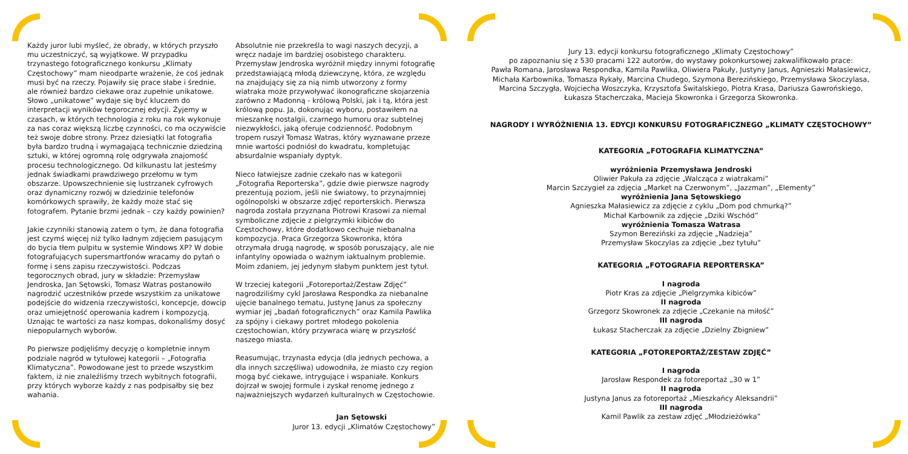Każdy juror lubi myśleć, że obrady, w których przyszło mu uczestniczyć, są wyjątkowe. W przypadku trzynastego fotograficznego konkursu „Klimaty Częstochowy” mam nieodparte wrażenie, że coś jednak musi być na rzeczy. Pojawiły się prace słabe i średnie, ale również bardzo ciekawe oraz zupełnie unikatowe. Słowo „unikatowe” wydaje się być kluczem do interpretacji wyników tegorocznej edycji. Żyjemy w czasach, w których technologia z roku na rok wykonuje za nas coraz większą liczbę czynności, co ma oczywiście też swoje dobre strony. Przez dziesiątki lat fotografia była bardzo trudną i wymagającą technicznie dziedziną sztuki, w której ogromną rolę odgrywała znajomość procesu technologicznego. Od kilkunastu lat jesteśmy jednak świadkami prawdziwego przełomu w tym obszarze. Upowszechnienie się lustrzanek cyfrowych oraz dynamiczny rozwój w dziedzinie telefonów komórkowych sprawiły, że każdy może stać się fotografem. Pytanie brzmi jednak – czy każdy powinien?
Jakie czynniki stanowią zatem o tym, że dana fotografia jest czymś więcej niż tylko ładnym zdjęciem pasującym do bycia tłem pulpitu w systemie Windows XP? W dobie fotografujących supersmartfonów wracamy do pytań o formę i sens zapisu rzeczywistości. Podczas tegorocznych obrad, jury w składzie: Przemysław Jendroska, Jan Sętowski, Tomasz Watras postanowiło nagrodzić uczestników przede wszystkim za unikatowe podejście do widzenia rzeczywistości, koncepcje, dowcip oraz umiejętność operowania kadrem i kompozycją. Uznając te wartości za nasz kompas, dokonaliśmy dosyć niepopularnych wyborów.
Po pierwsze podjęliśmy decyzję o kompletnie innym podziale nagród w tytułowej kategorii – „Fotografia Klimatyczna”. Powodowane jest to przede wszystkim faktem, iż nie znaleźliśmy trzech wybitnych fotografii, przy których wyborze każdy z nas podpisałby się bez wahania.
Absolutnie nie przekreśla to wagi naszych decyzji, a wręcz nadaje im bardziej osobistego charakteru. Przemysław Jendroska wyróżnił między innymi fotografię przedstawiającą młodą dziewczynę, która, ze względu na znajdujący się za nią nimb utworzony z formy wiatraka może przywoływać ikonograficzne skojarzenia zarówno z Madonną - królową Polski, jak i tą, która jest królową popu. Ja, dokonując wyboru, postawiłem na mieszankę nostalgii, czarnego humoru oraz subtelnej niezwykłości, jaką oferuje codzienność. Podobnym tropem ruszył Tomasz Watras, który wyznawane przeze mnie wartości podniósł do kwadratu, kompletując absurdalnie wspaniały dyptyk.
Nieco łatwiejsze zadnie czekało nas w kategorii „Fotografia Reporterska”, gdzie dwie pierwsze nagrody prezentują poziom, jeśli nie światowy, to przynajmniej ogólnopolski w obszarze zdjęć reporterskich. Pierwsza nagroda została przyznana Piotrowi Krasowi za niemal symboliczne zdjęcie z pielgrzymki kibiców do Częstochowy, które dodatkowo cechuje niebanalna kompozycja. Praca Grzegorza Skowronka, która otrzymała drugą nagrodę, w sposób poruszający, ale nie infantylny opowiada o ważnym iaktualnym problemie. Moim zdaniem, jej jedynym słabym punktem jest tytuł.
W trzeciej kategorii „Fotoreportaż/Zestaw Zdjęć” nagrodziliśmy cykl Jarosława Respondka za niebanalne ujęcie banalnego tematu, Justynę Janus za społeczny wymiar jej „badań fotograficznych” oraz Kamila Pawlika za spójny i ciekawy portret młodego pokolenia częstochowian, który przywraca wiarę w przyszłość naszego miasta.
Reasumując, trzynasta edycja (dla jednych pechowa, a dla innych szczęśliwa) udowodniła, że miasto czy region mogą być ciekawe, intrygujące i wspaniałe. Konkurs dojrzał w swojej formule i zyskał renomę jednego z najważniejszych wydarzeń kulturalnych w Częstochowie.
Jan Sętowski
Juror 13. edycji „Klimatów Częstochowy”
Jury 13. edycji konkursu fotograficznego „Klimaty Częstochowy”
po zapoznaniu się z 530 pracami 122 autorów, do wystawy pokonkursowej zakwalifikowało prace:
Pawła Romana, Jarosława Respondka, Kamila Pawlika, Oliwiera Pakuły, Justyny Janus, Agnieszki Małasiewicz,
Michała Karbownika, Tomasza Rykały, Marcina Chudego, Szymona Berezińskiego, Przemysława Skoczylasa,
Marcina Szczygła, Wojciecha Woszczyka, Krzysztofa Świtalskiego, Piotra Krasa, Dariusza Gawrońskiego,
Łukasza Stacherczaka, Macieja Skowronka i Grzegorza Skowronka.
NAGRODY I WYRÓŻNIENIA 13. EDYCJI KONKURSU FOTOGRAFICZNEGO „KLIMATY CZĘSTOCHOWY”
KATEGORIA „FOTOGRAFIA KLIMATYCZNA”
wyróżnienia Przemysława Jendroski
Oliwier Pakuła za zdjęcie „Walcząca z wiatrakami”
Marcin Szczygieł za zdjęcia „Market na Czerwonym”, „Jazzman”, „Elementy”
wyróżnienia Jana Sętowskiego
Agnieszka Małasiewicz za zdjęcie z cyklu „Dom pod chmurką?”
Michał Karbownik za zdjęcie „Dziki Wschód”
wyróżnienia Tomasza Watrasa
Szymon Bereziński za zdjęcie „Nadzieja”
Przemysław Skoczylas za zdjęcie „bez tytułu”
KATEGORIA „FOTOGRAFIA REPORTERSKA”
I nagroda
Piotr Kras za zdjęcie „Pielgrzymka kibiców”
II nagroda
Grzegorz Skowronek za zdjęcie „Czekanie na miłość”
III nagroda
Łukasz Stacherczak za zdjęcie „Dzielny Zbigniew”
KATEGORIA „FOTOREPORTAŻ/ZESTAW ZDJĘĆ”
I nagroda
Jarosław Respondek za fotoreportaż „30 w 1”
II nagroda
Justyna Janus za fotoreportaż „Mieszkańcy Aleksandrii”
III nagroda
Kamil Pawlik za zestaw zdjęć „Młodzieżówka”